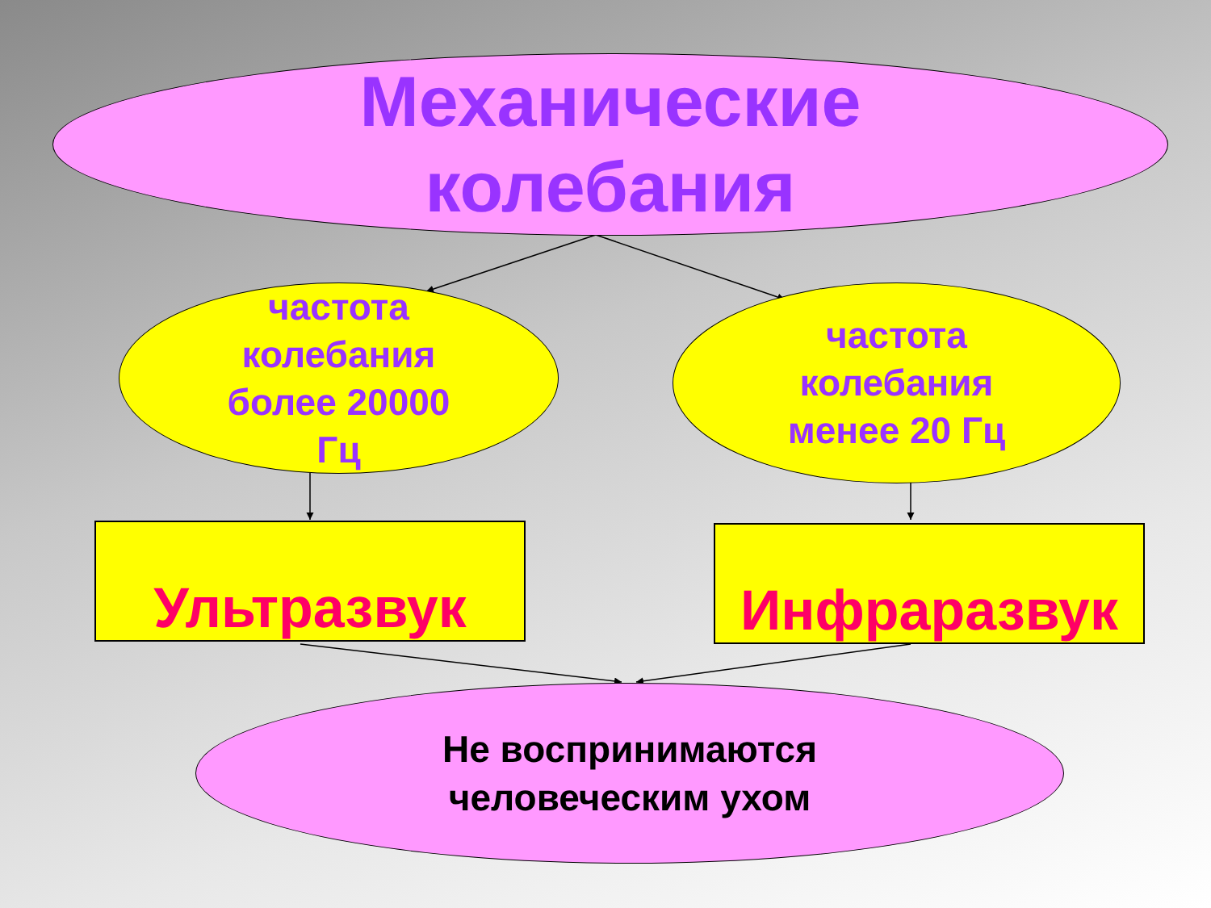Механические
колебания
частота
колебания
более 20000
Гц
частота
колебания
менее 20 Гц
Ультразвук Инфраразвук
Не воспринимаются
человеческим ухом